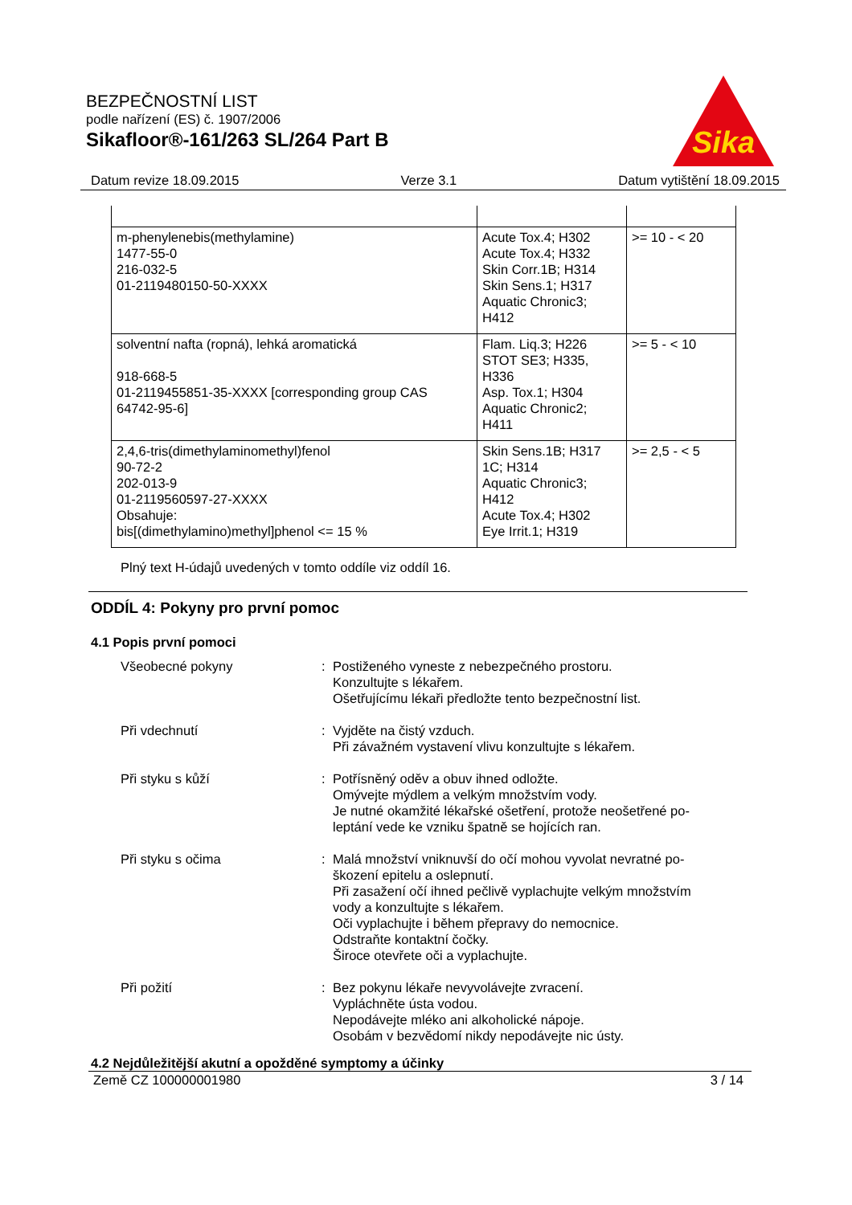BEZPEČNOSTNÍ LIST
podle nařízení (ES) č. 1907/2006
Sikafloor®-161/263 SL/264 Part B
Sika
Datum revize 18.09.2015 Verze 3.1 Datum vytištění 18.09.2015
| m-phenylenebis(methylamine) 1477-55-0 216-032-5 01-2119480150-50-XXXX | Acute Tox.4; H302 Acute Tox.4; H332 Skin Corr.1B; H314 Skin Sens.1; H317 Aquatic Chronic3; H412 | >= 10 - < 20 |
| solventní nafta (ropná), lehká aromatická 918-668-5 01-2119455851-35-XXXX [corresponding group CAS 64742-95-6] | Flam. Liq.3; H226 STOT SE3; H335, H336 Asp. Tox.1; H304 Aquatic Chronic2; H411 | >= 5 - < 10 |
| 2,4,6-tris(dimethylaminomethyl)fenol 90-72-2 202-013-9 01-2119560597-27-XXXX Obsahuje: bis[(dimethylamino)methyl]phenol <= 15 % | Skin Sens.1B; H317 1C; H314 Aquatic Chronic3; H412 Acute Tox.4; H302 Eye Irrit.1; H319 | >= 2,5 - < 5 |
Plný text H-údajů uvedených v tomto oddíle viz oddíl 16.
ODDÍL 4: Pokyny pro první pomoc
4.1 Popis první pomoci
Všeobecné pokyny : Postiženého vyneste z nebezpečného prostoru.
Konzultujte s lékařem.
Ošetřujícímu lékaři předložte tento bezpečnostní list.
Při vdechnutí : Vyjděte na čistý vzduch.
Při závažném vystavení vlivu konzultujte s lékařem.
Při styku s kůží : Potřísněný oděv a obuv ihned odložte.
Omývejte mýdlem a velkým množstvím vody.
Je nutné okamžité lékařské ošetření, protože neošetřené po-
leptání vede ke vzniku špatně se hojících ran.
Při styku s očima : Malá množství vniknuvší do očí mohou vyvolat nevratné po-
škození epitelu a oslepnutí.
Při zasažení očí ihned pečlivě vyplachujte velkým množstvím
vody a konzultujte s lékařem.
Oči vyplachujte i během přepravy do nemocnice.
Odstraňte kontaktní čočky.
Široce otevřete oči a vyplachujte.
Při požití : Bez pokynu lékaře nevyvolávejte zvracení.
Vypláchněte ústa vodou.
Nepodávejte mléko ani alkoholické nápoje.
Osobám v bezvědomí nikdy nepodávejte nic ústy.
4.2 Nejdůležitější akutní a opožděné symptomy a účinky
Země CZ 100000001980 3 / 14